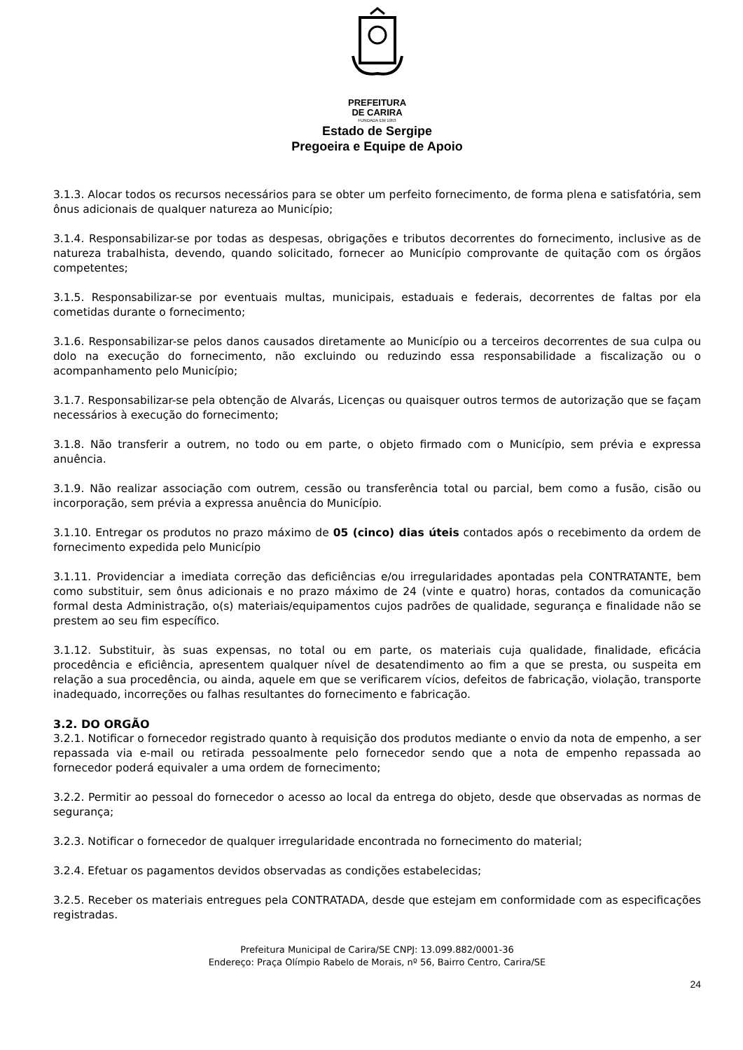PREFEITURA
DE CARIRA
FUNDADA EM 1953
Estado de Sergipe
Pregoeira e Equipe de Apoio
3.1.3. Alocar todos os recursos necessários para se obter um perfeito fornecimento, de forma plena e satisfatória, sem ônus adicionais de qualquer natureza ao Município;
3.1.4. Responsabilizar-se por todas as despesas, obrigações e tributos decorrentes do fornecimento, inclusive as de natureza trabalhista, devendo, quando solicitado, fornecer ao Município comprovante de quitação com os órgãos competentes;
3.1.5. Responsabilizar-se por eventuais multas, municipais, estaduais e federais, decorrentes de faltas por ela cometidas durante o fornecimento;
3.1.6. Responsabilizar-se pelos danos causados diretamente ao Município ou a terceiros decorrentes de sua culpa ou dolo na execução do fornecimento, não excluindo ou reduzindo essa responsabilidade a fiscalização ou o acompanhamento pelo Município;
3.1.7. Responsabilizar-se pela obtenção de Alvarás, Licenças ou quaisquer outros termos de autorização que se façam necessários à execução do fornecimento;
3.1.8. Não transferir a outrem, no todo ou em parte, o objeto firmado com o Município, sem prévia e expressa anuência.
3.1.9. Não realizar associação com outrem, cessão ou transferência total ou parcial, bem como a fusão, cisão ou incorporação, sem prévia a expressa anuência do Município.
3.1.10. Entregar os produtos no prazo máximo de 05 (cinco) dias úteis contados após o recebimento da ordem de fornecimento expedida pelo Município
3.1.11. Providenciar a imediata correção das deficiências e/ou irregularidades apontadas pela CONTRATANTE, bem como substituir, sem ônus adicionais e no prazo máximo de 24 (vinte e quatro) horas, contados da comunicação formal desta Administração, o(s) materiais/equipamentos cujos padrões de qualidade, segurança e finalidade não se prestem ao seu fim específico.
3.1.12. Substituir, às suas expensas, no total ou em parte, os materiais cuja qualidade, finalidade, eficácia procedência e eficiência, apresentem qualquer nível de desatendimento ao fim a que se presta, ou suspeita em relação a sua procedência, ou ainda, aquele em que se verificarem vícios, defeitos de fabricação, violação, transporte inadequado, incorreções ou falhas resultantes do fornecimento e fabricação.
3.2. DO ORGÃO
3.2.1. Notificar o fornecedor registrado quanto à requisição dos produtos mediante o envio da nota de empenho, a ser repassada via e-mail ou retirada pessoalmente pelo fornecedor sendo que a nota de empenho repassada ao fornecedor poderá equivaler a uma ordem de fornecimento;
3.2.2. Permitir ao pessoal do fornecedor o acesso ao local da entrega do objeto, desde que observadas as normas de segurança;
3.2.3. Notificar o fornecedor de qualquer irregularidade encontrada no fornecimento do material;
3.2.4. Efetuar os pagamentos devidos observadas as condições estabelecidas;
3.2.5. Receber os materiais entregues pela CONTRATADA, desde que estejam em conformidade com as especificações registradas.
Prefeitura Municipal de Carira/SE CNPJ: 13.099.882/0001-36
Endereço: Praça Olímpio Rabelo de Morais, nº 56, Bairro Centro, Carira/SE
24